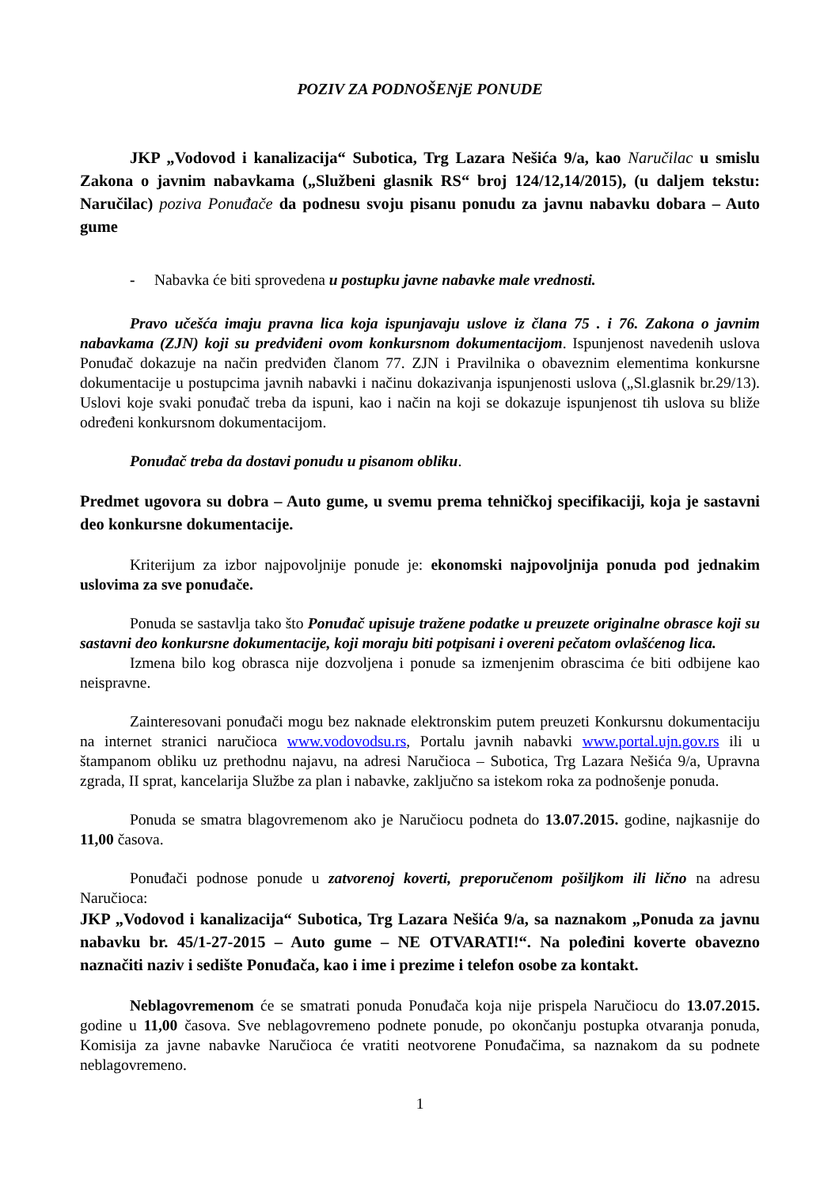POZIV ZA PODNOŠENjE PONUDE
JKP „Vodovod i kanalizacija“ Subotica, Trg Lazara Nešića 9/a, kao Naručilac u smislu Zakona o javnim nabavkama („Službeni glasnik RS“ broj 124/12,14/2015), (u daljem tekstu: Naručilac) poziva Ponuđače da podnesu svoju pisanu ponudu za javnu nabavku dobara – Auto gume
- Nabavka će biti sprovedena u postupku javne nabavke male vrednosti.
Pravo učešća imaju pravna lica koja ispunjavaju uslove iz člana 75 . i 76. Zakona o javnim nabavkama (ZJN) koji su predviđeni ovom konkursnom dokumentacijom. Ispunjenost navedenih uslova Ponuđač dokazuje na način predviđen članom 77. ZJN i Pravilnika o obaveznim elementima konkursne dokumentacije u postupcima javnih nabavki i načinu dokazivanja ispunjenosti uslova („Sl.glasnik br.29/13). Uslovi koje svaki ponuđač treba da ispuni, kao i način na koji se dokazuje ispunjenost tih uslova su bliže određeni konkursnom dokumentacijom.
Ponuđač treba da dostavi ponudu u pisanom obliku.
Predmet ugovora su dobra – Auto gume, u svemu prema tehničkoj specifikaciji, koja je sastavni deo konkursne dokumentacije.
Kriterijum za izbor najpovoljnije ponude je: ekonomski najpovoljnija ponuda pod jednakim uslovima za sve ponuđače.
Ponuda se sastavlja tako što Ponuđač upisuje tražene podatke u preuzete originalne obrasce koji su sastavni deo konkursne dokumentacije, koji moraju biti potpisani i overeni pečatom ovlašćenog lica.
Izmena bilo kog obrasca nije dozvoljena i ponude sa izmenjenim obrascima će biti odbijene kao neispravne.
Zainteresovani ponuđači mogu bez naknade elektronskim putem preuzeti Konkursnu dokumentaciju na internet stranici naručioca www.vodovodsu.rs, Portalu javnih nabavki www.portal.ujn.gov.rs ili u štampanom obliku uz prethodnu najavu, na adresi Naručioca – Subotica, Trg Lazara Nešića 9/a, Upravna zgrada, II sprat, kancelarija Službe za plan i nabavke, zaključno sa istekom roka za podnošenje ponuda.
Ponuda se smatra blagovremenom ako je Naručiocu podneta do 13.07.2015. godine, najkasnije do 11,00 časova.
Ponuđači podnose ponude u zatvorenoj koverti, preporučenom pošiljkom ili lično na adresu Naručioca:
JKP „Vodovod i kanalizacija“ Subotica, Trg Lazara Nešića 9/a, sa naznakom „Ponuda za javnu nabavku br. 45/1-27-2015 – Auto gume – NE OTVARATI!“. Na poleđini koverte obavezno naznačiti naziv i sedište Ponuđača, kao i ime i prezime i telefon osobe za kontakt.
Neblagovremenom će se smatrati ponuda Ponuđača koja nije prispela Naručiocu do 13.07.2015. godine u 11,00 časova. Sve neblagovremeno podnete ponude, po okončanju postupka otvaranja ponuda, Komisija za javne nabavke Naručioca će vratiti neotvorene Ponuđačima, sa naznakom da su podnete neblagovremeno.
1